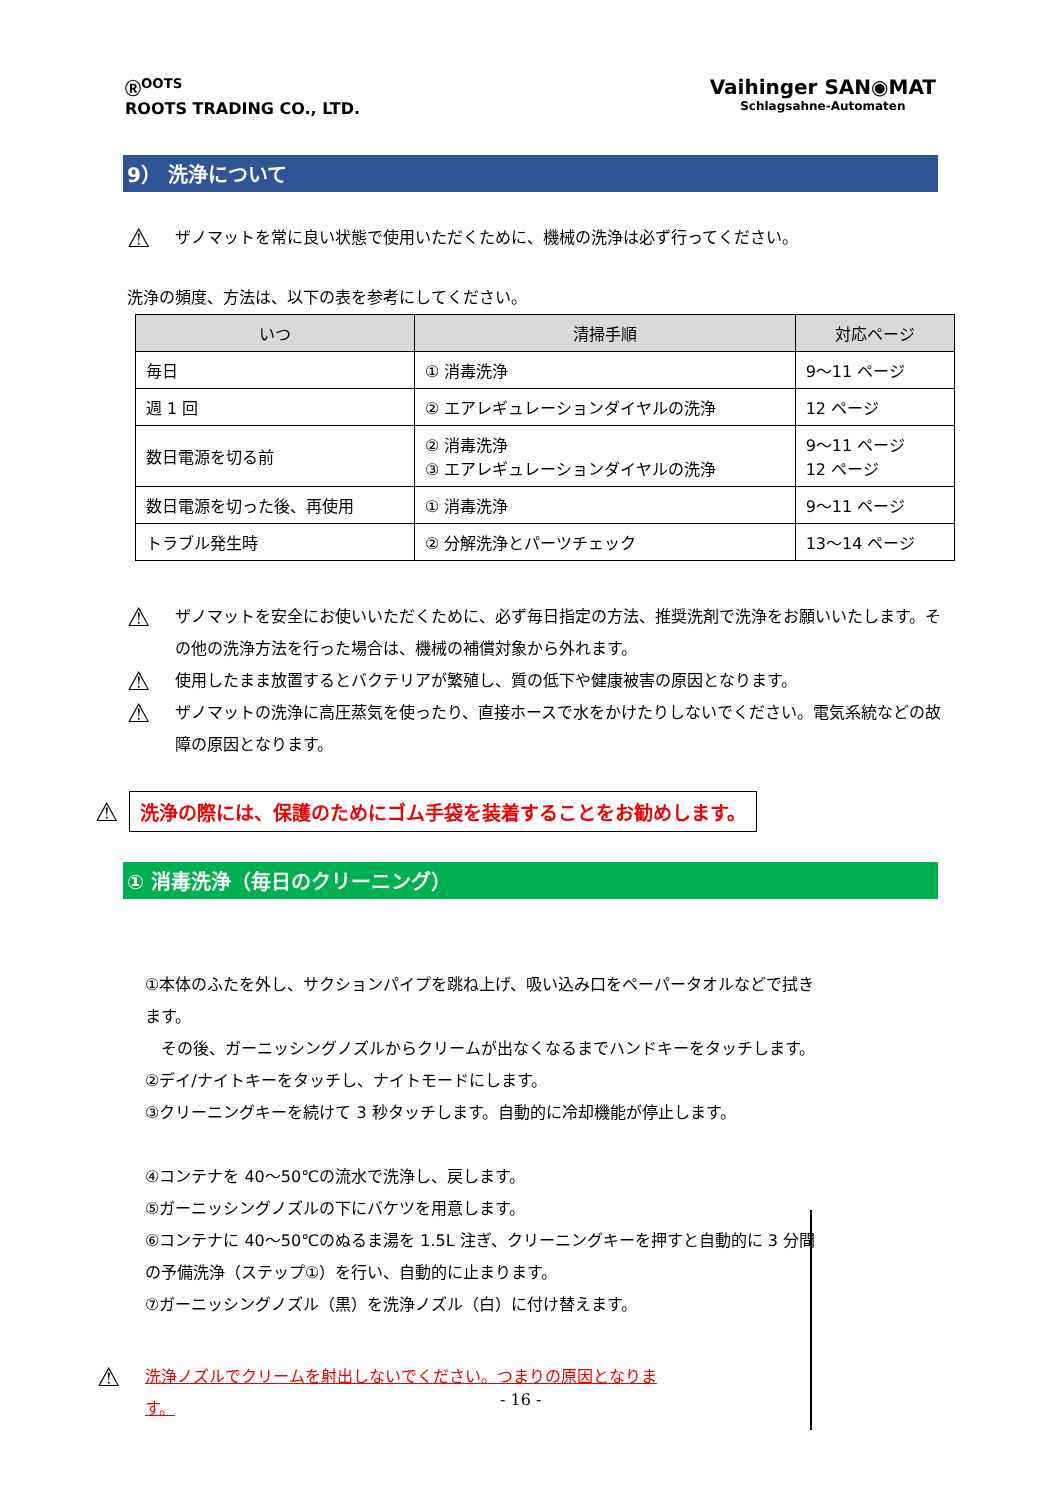Ⓡ<sup>OOTS</sup>
ROOTS TRADING CO., LTD.
Vaihinger SAN◉MAT
Schlagsahne-Automaten
9） 洗浄について
⚠ ザノマットを常に良い状態で使用いただくために、機械の洗浄は必ず行ってください。
洗浄の頻度、方法は、以下の表を参考にしてください。
| いつ | 清掃手順 | 対応ページ |
| --- | --- | --- |
| 毎日 | ① 消毒洗浄 | 9～11 ページ |
| 週 1 回 | ② エアレギュレーションダイヤルの洗浄 | 12 ページ |
| 数日電源を切る前 | ② 消毒洗浄 ③ エアレギュレーションダイヤルの洗浄 | 9～11 ページ 12 ページ |
| 数日電源を切った後、再使用 | ① 消毒洗浄 | 9～11 ページ |
| トラブル発生時 | ② 分解洗浄とパーツチェック | 13～14 ページ |
⚠ ザノマットを安全にお使いいただくために、必ず毎日指定の方法、推奨洗剤で洗浄をお願いいたします。その他の洗浄方法を行った場合は、機械の補償対象から外れます。
⚠ 使用したまま放置するとバクテリアが繁殖し、質の低下や健康被害の原因となります。
⚠ ザノマットの洗浄に高圧蒸気を使ったり、直接ホースで水をかけたりしないでください。電気系統などの故障の原因となります。
⚠
洗浄の際には、保護のためにゴム手袋を装着することをお勧めします。
① 消毒洗浄（毎日のクリーニング）
①本体のふたを外し、サクションパイプを跳ね上げ、吸い込み口をペーパータオルなどで拭きます。
　その後、ガーニッシングノズルからクリームが出なくなるまでハンドキーをタッチします。
②デイ/ナイトキーをタッチし、ナイトモードにします。
③クリーニングキーを続けて 3 秒タッチします。自動的に冷却機能が停止します。
④コンテナを 40～50℃の流水で洗浄し、戻します。
⑤ガーニッシングノズルの下にバケツを用意します。
⑥コンテナに 40～50℃のぬるま湯を 1.5L 注ぎ、クリーニングキーを押すと自動的に 3 分間の予備洗浄（ステップ①）を行い、自動的に止まります。
⑦ガーニッシングノズル（黒）を洗浄ノズル（白）に付け替えます。
⚠ 洗浄ノズルでクリームを射出しないでください。つまりの原因となります。
- 16 -